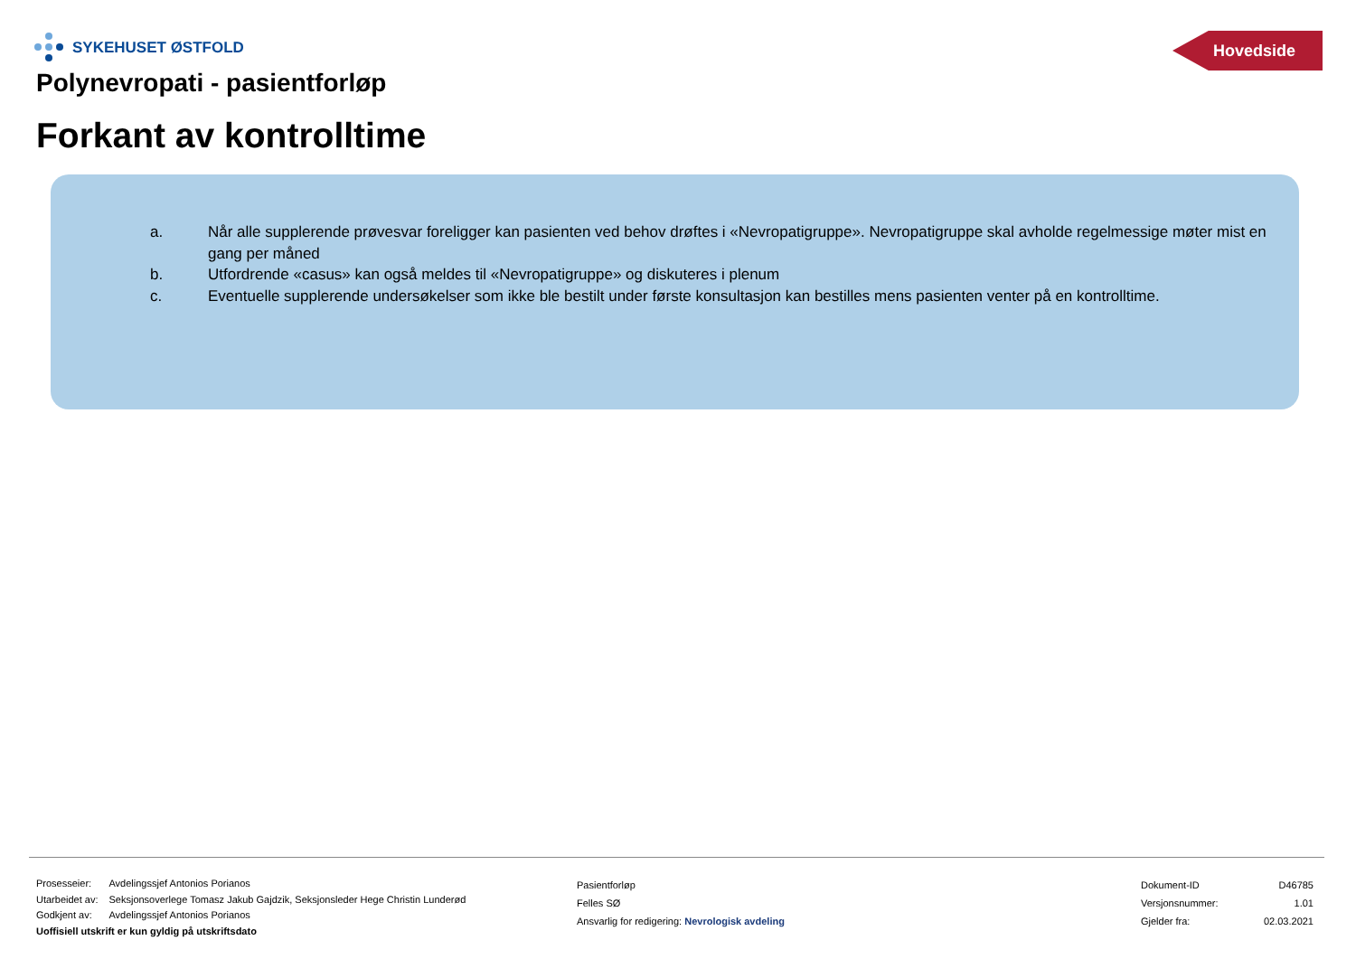SYKEHUSET ØSTFOLD Hovedside
Polynevropati - pasientforløp
Forkant av kontrolltime
a. Når alle supplerende prøvesvar foreligger kan pasienten ved behov drøftes i «Nevropatigruppe». Nevropatigruppe skal avholde regelmessige møter mist en gang per måned
b. Utfordrende «casus» kan også meldes til «Nevropatigruppe» og diskuteres i plenum
c. Eventuelle supplerende undersøkelser som ikke ble bestilt under første konsultasjon kan bestilles mens pasienten venter på en kontrolltime.
| Prosesseier: | Avdelingssjef Antonios Porianos |
| Utarbeidet av: | Seksjonsoverlege Tomasz Jakub Gajdzik, Seksjonsleder Hege Christin Lunderød |
| Godkjent av: | Avdelingssjef Antonios Porianos |
Uoffisiell utskrift er kun gyldig på utskriftsdato
Pasientforløp
Felles SØ
Ansvarlig for redigering: Nevrologisk avdeling
| Dokument-ID | D46785 |
| Versjonsnummer: | 1.01 |
| Gjelder fra: | 02.03.2021 |